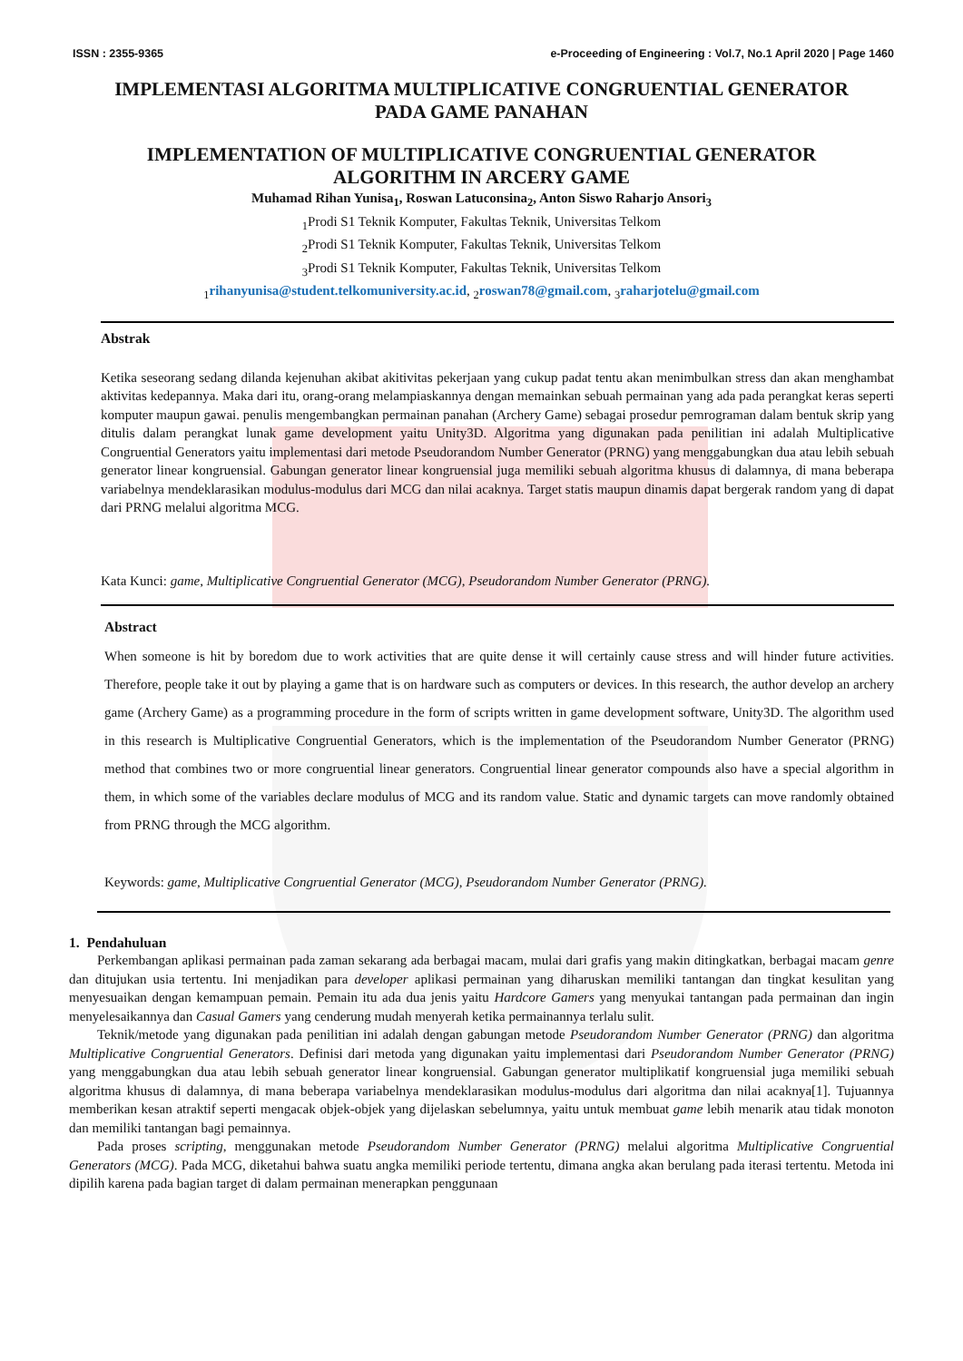ISSN : 2355-9365 e-Proceeding of Engineering : Vol.7, No.1 April 2020 | Page 1460
IMPLEMENTASI ALGORITMA MULTIPLICATIVE CONGRUENTIAL GENERATOR
PADA GAME PANAHAN
IMPLEMENTATION OF MULTIPLICATIVE CONGRUENTIAL GENERATOR
ALGORITHM IN ARCERY GAME
Muhamad Rihan Yunisa<sub>1</sub>, Roswan Latuconsina<sub>2</sub>, Anton Siswo Raharjo Ansori<sub>3</sub>
<sub>1</sub>Prodi S1 Teknik Komputer, Fakultas Teknik, Universitas Telkom
<sub>2</sub>Prodi S1 Teknik Komputer, Fakultas Teknik, Universitas Telkom
<sub>3</sub>Prodi S1 Teknik Komputer, Fakultas Teknik, Universitas Telkom
<sub>1</sub>rihanyunisa@student.telkomuniversity.ac.id, <sub>2</sub>roswan78@gmail.com, <sub>3</sub>raharjotelu@gmail.com
Abstrak
Ketika seseorang sedang dilanda kejenuhan akibat akitivitas pekerjaan yang cukup padat tentu akan menimbulkan stress dan akan menghambat aktivitas kedepannya. Maka dari itu, orang-orang melampiaskannya dengan memainkan sebuah permainan yang ada pada perangkat keras seperti komputer maupun gawai. penulis mengembangkan permainan panahan (Archery Game) sebagai prosedur pemrograman dalam bentuk skrip yang ditulis dalam perangkat lunak game development yaitu Unity3D. Algoritma yang digunakan pada penilitian ini adalah Multiplicative Congruential Generators yaitu implementasi dari metode Pseudorandom Number Generator (PRNG) yang menggabungkan dua atau lebih sebuah generator linear kongruensial. Gabungan generator linear kongruensial juga memiliki sebuah algoritma khusus di dalamnya, di mana beberapa variabelnya mendeklarasikan modulus-modulus dari MCG dan nilai acaknya. Target statis maupun dinamis dapat bergerak random yang di dapat dari PRNG melalui algoritma MCG.
Kata Kunci: game, Multiplicative Congruential Generator (MCG), Pseudorandom Number Generator (PRNG).
Abstract
When someone is hit by boredom due to work activities that are quite dense it will certainly cause stress and will hinder future activities. Therefore, people take it out by playing a game that is on hardware such as computers or devices. In this research, the author develop an archery game (Archery Game) as a programming procedure in the form of scripts written in game development software, Unity3D. The algorithm used in this research is Multiplicative Congruential Generators, which is the implementation of the Pseudorandom Number Generator (PRNG) method that combines two or more congruential linear generators. Congruential linear generator compounds also have a special algorithm in them, in which some of the variables declare modulus of MCG and its random value. Static and dynamic targets can move randomly obtained from PRNG through the MCG algorithm.
Keywords: game, Multiplicative Congruential Generator (MCG), Pseudorandom Number Generator (PRNG).
1. Pendahuluan
Perkembangan aplikasi permainan pada zaman sekarang ada berbagai macam, mulai dari grafis yang makin ditingkatkan, berbagai macam genre dan ditujukan usia tertentu. Ini menjadikan para developer aplikasi permainan yang diharuskan memiliki tantangan dan tingkat kesulitan yang menyesuaikan dengan kemampuan pemain. Pemain itu ada dua jenis yaitu Hardcore Gamers yang menyukai tantangan pada permainan dan ingin menyelesaikannya dan Casual Gamers yang cenderung mudah menyerah ketika permainannya terlalu sulit.
Teknik/metode yang digunakan pada penilitian ini adalah dengan gabungan metode Pseudorandom Number Generator (PRNG) dan algoritma Multiplicative Congruential Generators. Definisi dari metoda yang digunakan yaitu implementasi dari Pseudorandom Number Generator (PRNG) yang menggabungkan dua atau lebih sebuah generator linear kongruensial. Gabungan generator multiplikatif kongruensial juga memiliki sebuah algoritma khusus di dalamnya, di mana beberapa variabelnya mendeklarasikan modulus-modulus dari algoritma dan nilai acaknya[1]. Tujuannya memberikan kesan atraktif seperti mengacak objek-objek yang dijelaskan sebelumnya, yaitu untuk membuat game lebih menarik atau tidak monoton dan memiliki tantangan bagi pemainnya.
Pada proses scripting, menggunakan metode Pseudorandom Number Generator (PRNG) melalui algoritma Multiplicative Congruential Generators (MCG). Pada MCG, diketahui bahwa suatu angka memiliki periode tertentu, dimana angka akan berulang pada iterasi tertentu. Metoda ini dipilih karena pada bagian target di dalam permainan menerapkan penggunaan